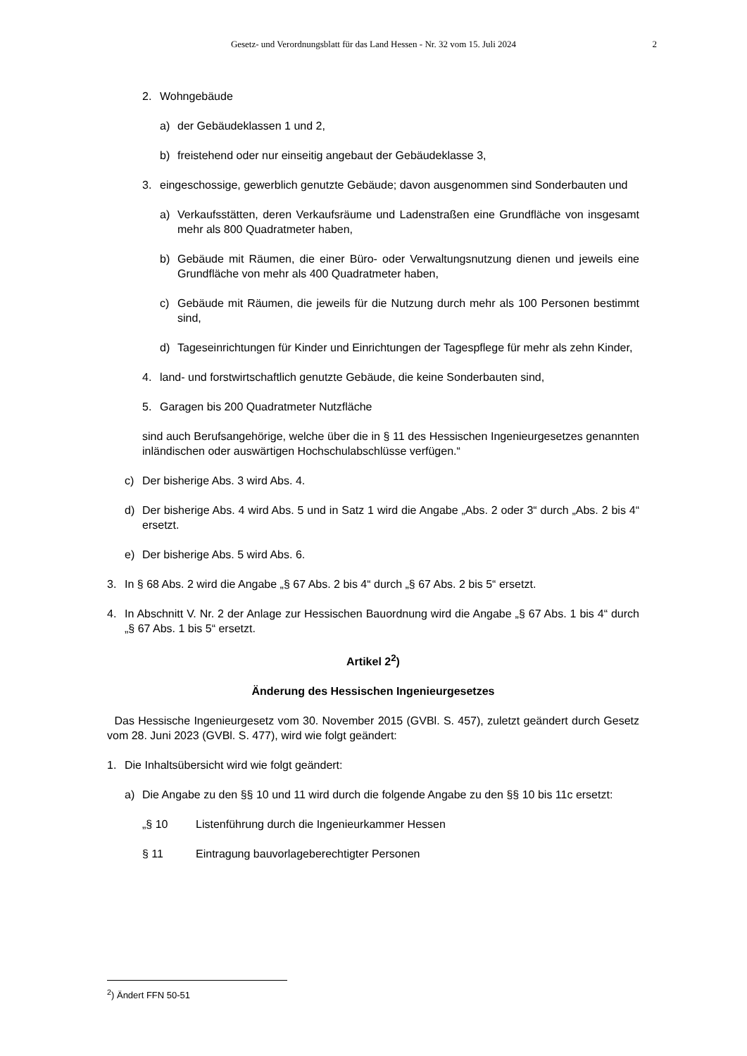Gesetz- und Verordnungsblatt für das Land Hessen - Nr. 32 vom 15. Juli 2024 2
2. Wohngebäude
a) der Gebäudeklassen 1 und 2,
b) freistehend oder nur einseitig angebaut der Gebäudeklasse 3,
3. eingeschossige, gewerblich genutzte Gebäude; davon ausgenommen sind Sonderbauten und
a) Verkaufsstätten, deren Verkaufsräume und Ladenstraßen eine Grundfläche von insgesamt mehr als 800 Quadratmeter haben,
b) Gebäude mit Räumen, die einer Büro- oder Verwaltungsnutzung dienen und jeweils eine Grundfläche von mehr als 400 Quadratmeter haben,
c) Gebäude mit Räumen, die jeweils für die Nutzung durch mehr als 100 Personen bestimmt sind,
d) Tageseinrichtungen für Kinder und Einrichtungen der Tagespflege für mehr als zehn Kinder,
4. land- und forstwirtschaftlich genutzte Gebäude, die keine Sonderbauten sind,
5. Garagen bis 200 Quadratmeter Nutzfläche
sind auch Berufsangehörige, welche über die in § 11 des Hessischen Ingenieurgesetzes genannten inländischen oder auswärtigen Hochschulabschlüsse verfügen.“
c) Der bisherige Abs. 3 wird Abs. 4.
d) Der bisherige Abs. 4 wird Abs. 5 und in Satz 1 wird die Angabe „Abs. 2 oder 3“ durch „Abs. 2 bis 4“ ersetzt.
e) Der bisherige Abs. 5 wird Abs. 6.
3. In § 68 Abs. 2 wird die Angabe „§ 67 Abs. 2 bis 4“ durch „§ 67 Abs. 2 bis 5“ ersetzt.
4. In Abschnitt V. Nr. 2 der Anlage zur Hessischen Bauordnung wird die Angabe „§ 67 Abs. 1 bis 4“ durch „§ 67 Abs. 1 bis 5“ ersetzt.
Artikel 2<sup>2</sup>)
Änderung des Hessischen Ingenieurgesetzes
Das Hessische Ingenieurgesetz vom 30. November 2015 (GVBl. S. 457), zuletzt geändert durch Gesetz vom 28. Juni 2023 (GVBl. S. 477), wird wie folgt geändert:
1. Die Inhaltsübersicht wird wie folgt geändert:
a) Die Angabe zu den §§ 10 und 11 wird durch die folgende Angabe zu den §§ 10 bis 11c ersetzt:
„§ 10 Listenführung durch die Ingenieurkammer Hessen
§ 11 Eintragung bauvorlageberechtigter Personen
<sup>2</sup>) Ändert FFN 50-51